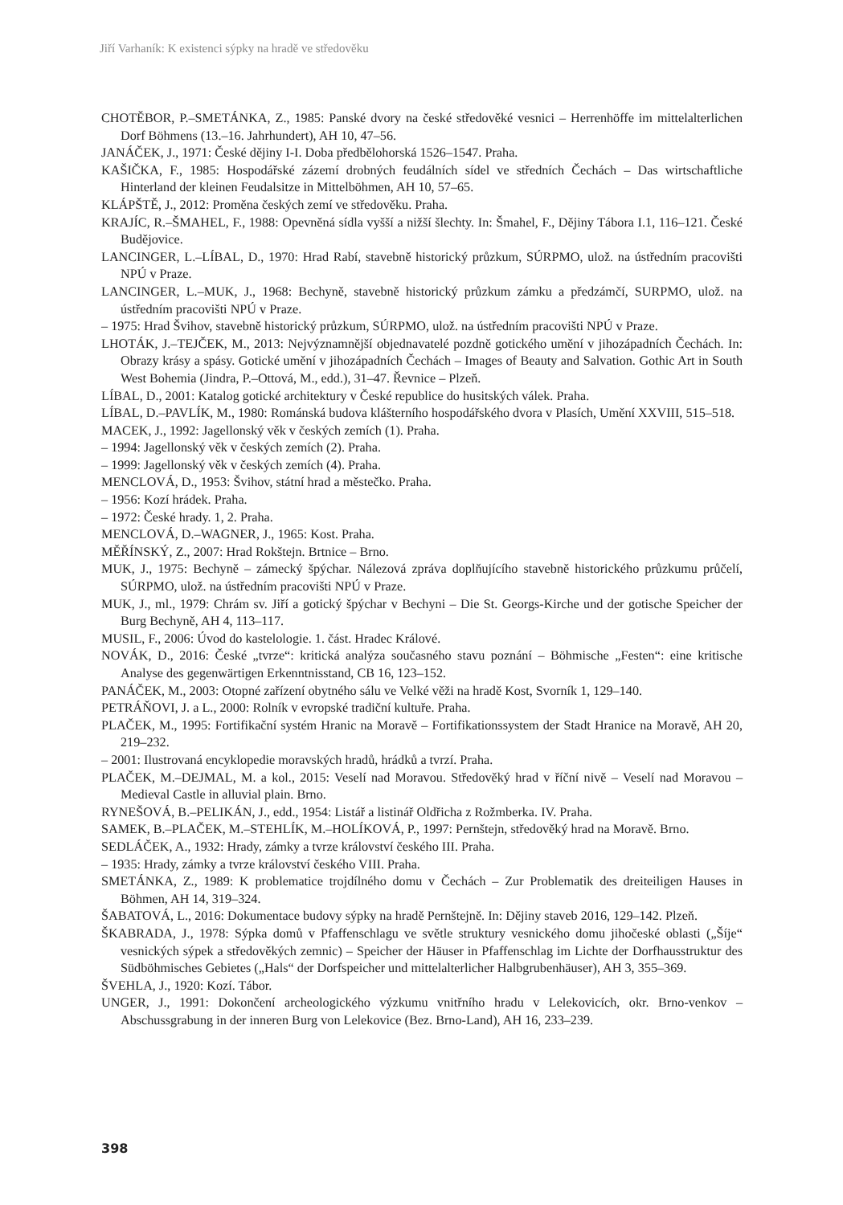Jiří Varhaník: K existenci sýpky na hradě ve středověku
CHOTĚBOR, P.–SMETÁNKA, Z., 1985: Panské dvory na české středověké vesnici – Herrenhöffe im mittelalterlichen Dorf Böhmens (13.–16. Jahrhundert), AH 10, 47–56.
JANÁČEK, J., 1971: České dějiny I-I. Doba předbělohorská 1526–1547. Praha.
KAŠIČKA, F., 1985: Hospodářské zázemí drobných feudálních sídel ve středních Čechách – Das wirtschaftliche Hinterland der kleinen Feudalsitze in Mittelböhmen, AH 10, 57–65.
KLÁPŠTĚ, J., 2012: Proměna českých zemí ve středověku. Praha.
KRAJÍC, R.–ŠMAHEL, F., 1988: Opevněná sídla vyšší a nižší šlechty. In: Šmahel, F., Dějiny Tábora I.1, 116–121. České Budějovice.
LANCINGER, L.–LÍBAL, D., 1970: Hrad Rabí, stavebně historický průzkum, SÚRPMO, ulož. na ústředním pracovišti NPÚ v Praze.
LANCINGER, L.–MUK, J., 1968: Bechyně, stavebně historický průzkum zámku a předzámčí, SURPMO, ulož. na ústředním pracovišti NPÚ v Praze.
– 1975: Hrad Švihov, stavebně historický průzkum, SÚRPMO, ulož. na ústředním pracovišti NPÚ v Praze.
LHOTÁK, J.–TEJČEK, M., 2013: Nejvýznamnější objednavatelé pozdně gotického umění v jihozápadních Čechách. In: Obrazy krásy a spásy. Gotické umění v jihozápadních Čechách – Images of Beauty and Salvation. Gothic Art in South West Bohemia (Jindra, P.–Ottová, M., edd.), 31–47. Řevnice – Plzeň.
LÍBAL, D., 2001: Katalog gotické architektury v České republice do husitských válek. Praha.
LÍBAL, D.–PAVLÍK, M., 1980: Románská budova klášterního hospodářského dvora v Plasích, Umění XXVIII, 515–518.
MACEK, J., 1992: Jagellonský věk v českých zemích (1). Praha.
– 1994: Jagellonský věk v českých zemích (2). Praha.
– 1999: Jagellonský věk v českých zemích (4). Praha.
MENCLOVÁ, D., 1953: Švihov, státní hrad a městečko. Praha.
– 1956: Kozí hrádek. Praha.
– 1972: České hrady. 1, 2. Praha.
MENCLOVÁ, D.–WAGNER, J., 1965: Kost. Praha.
MĚŘÍNSKÝ, Z., 2007: Hrad Rokštejn. Brtnice – Brno.
MUK, J., 1975: Bechyně – zámecký špýchar. Nálezová zpráva doplňujícího stavebně historického průzkumu průčelí, SÚRPMO, ulož. na ústředním pracovišti NPÚ v Praze.
MUK, J., ml., 1979: Chrám sv. Jiří a gotický špýchar v Bechyni – Die St. Georgs-Kirche und der gotische Speicher der Burg Bechyně, AH 4, 113–117.
MUSIL, F., 2006: Úvod do kastelologie. 1. část. Hradec Králové.
NOVÁK, D., 2016: České „tvrze“: kritická analýza současného stavu poznání – Böhmische „Festen“: eine kritische Analyse des gegenwärtigen Erkenntnisstand, CB 16, 123–152.
PANÁČEK, M., 2003: Otopné zařízení obytného sálu ve Velké věži na hradě Kost, Svorník 1, 129–140.
PETRÁŇOVI, J. a L., 2000: Rolník v evropské tradiční kultuře. Praha.
PLAČEK, M., 1995: Fortifikační systém Hranic na Moravě – Fortifikationssystem der Stadt Hranice na Moravě, AH 20, 219–232.
– 2001: Ilustrovaná encyklopedie moravských hradů, hrádků a tvrzí. Praha.
PLAČEK, M.–DEJMAL, M. a kol., 2015: Veselí nad Moravou. Středověký hrad v říční nivě – Veselí nad Moravou – Medieval Castle in alluvial plain. Brno.
RYNEŠOVÁ, B.–PELIKÁN, J., edd., 1954: Listář a listinář Oldřicha z Rožmberka. IV. Praha.
SAMEK, B.–PLAČEK, M.–STEHLÍK, M.–HOLÍKOVÁ, P., 1997: Pernštejn, středověký hrad na Moravě. Brno.
SEDLÁČEK, A., 1932: Hrady, zámky a tvrze království českého III. Praha.
– 1935: Hrady, zámky a tvrze království českého VIII. Praha.
SMETÁNKA, Z., 1989: K problematice trojdílného domu v Čechách – Zur Problematik des dreiteiligen Hauses in Böhmen, AH 14, 319–324.
ŠABATOVÁ, L., 2016: Dokumentace budovy sýpky na hradě Pernštejně. In: Dějiny staveb 2016, 129–142. Plzeň.
ŠKABRADA, J., 1978: Sýpka domů v Pfaffenschlagu ve světle struktury vesnického domu jihočeské oblasti („Šíje“ vesnických sýpek a středověkých zemnic) – Speicher der Häuser in Pfaffenschlag im Lichte der Dorfhausstruktur des Südböhmisches Gebietes („Hals“ der Dorfspeicher und mittelalterlicher Halbgrubenhäuser), AH 3, 355–369.
ŠVEHLA, J., 1920: Kozí. Tábor.
UNGER, J., 1991: Dokončení archeologického výzkumu vnitřního hradu v Lelekovicích, okr. Brno-venkov – Abschussgrabung in der inneren Burg von Lelekovice (Bez. Brno-Land), AH 16, 233–239.
398